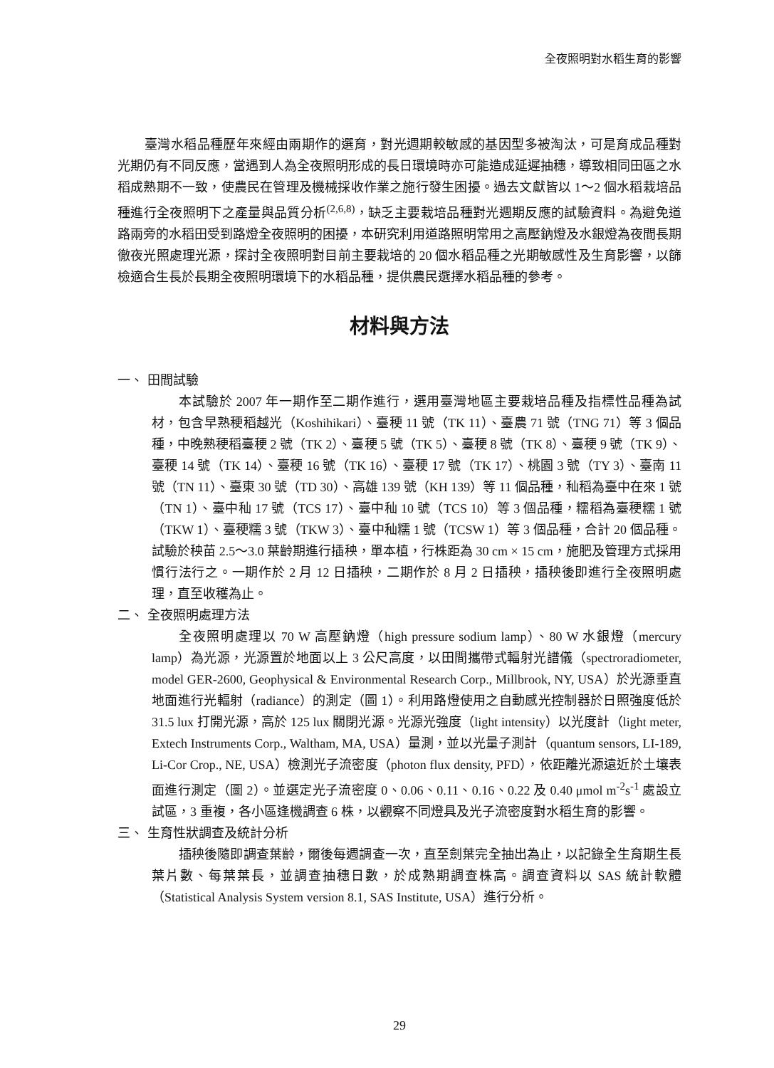全夜照明對水稻生育的影響
臺灣水稻品種歷年來經由兩期作的選育，對光週期較敏感的基因型多被淘汰，可是育成品種對光期仍有不同反應，當遇到人為全夜照明形成的長日環境時亦可能造成延遲抽穗，導致相同田區之水稻成熟期不一致，使農民在管理及機械採收作業之施行發生困擾。過去文獻皆以 1～2 個水稻栽培品種進行全夜照明下之產量與品質分析<sup>(2,6,8)</sup>，缺乏主要栽培品種對光週期反應的試驗資料。為避免道路兩旁的水稻田受到路燈全夜照明的困擾，本研究利用道路照明常用之高壓鈉燈及水銀燈為夜間長期徹夜光照處理光源，探討全夜照明對目前主要栽培的 20 個水稻品種之光期敏感性及生育影響，以篩檢適合生長於長期全夜照明環境下的水稻品種，提供農民選擇水稻品種的參考。
材料與方法
一、 田間試驗
本試驗於 2007 年一期作至二期作進行，選用臺灣地區主要栽培品種及指標性品種為試材，包含早熟稉稻越光（Koshihikari）、臺稉 11 號（TK 11）、臺農 71 號（TNG 71）等 3 個品種，中晚熟稉稻臺稉 2 號（TK 2）、臺稉 5 號（TK 5）、臺稉 8 號（TK 8）、臺稉 9 號（TK 9）、臺稉 14 號（TK 14）、臺稉 16 號（TK 16）、臺稉 17 號（TK 17）、桃園 3 號（TY 3）、臺南 11 號（TN 11）、臺東 30 號（TD 30）、高雄 139 號（KH 139）等 11 個品種，秈稻為臺中在來 1 號（TN 1）、臺中秈 17 號（TCS 17）、臺中秈 10 號（TCS 10）等 3 個品種，糯稻為臺稉糯 1 號（TKW 1）、臺稉糯 3 號（TKW 3）、臺中秈糯 1 號（TCSW 1）等 3 個品種，合計 20 個品種。試驗於秧苗 2.5～3.0 葉齡期進行插秧，單本植，行株距為 30 cm × 15 cm，施肥及管理方式採用慣行法行之。一期作於 2 月 12 日插秧，二期作於 8 月 2 日插秧，插秧後即進行全夜照明處理，直至收穫為止。
二、 全夜照明處理方法
全夜照明處理以 70 W 高壓鈉燈（high pressure sodium lamp）、80 W 水銀燈（mercury lamp）為光源，光源置於地面以上 3 公尺高度，以田間攜帶式輻射光譜儀（spectroradiometer, model GER-2600, Geophysical & Environmental Research Corp., Millbrook, NY, USA）於光源垂直地面進行光輻射（radiance）的測定（圖 1）。利用路燈使用之自動感光控制器於日照強度低於 31.5 lux 打開光源，高於 125 lux 關閉光源。光源光強度（light intensity）以光度計（light meter, Extech Instruments Corp., Waltham, MA, USA）量測，並以光量子測計（quantum sensors, LI-189, Li-Cor Crop., NE, USA）檢測光子流密度（photon flux density, PFD），依距離光源遠近於土壤表面進行測定（圖 2）。並選定光子流密度 0、0.06、0.11、0.16、0.22 及 0.40 μmol m<sup>-2</sup>s<sup>-1</sup> 處設立試區，3 重複，各小區逢機調查 6 株，以觀察不同燈具及光子流密度對水稻生育的影響。
三、 生育性狀調查及統計分析
插秧後隨即調查葉齡，爾後每週調查一次，直至劍葉完全抽出為止，以記錄全生育期生長葉片數、每葉葉長，並調查抽穗日數，於成熟期調查株高。調查資料以 SAS 統計軟體（Statistical Analysis System version 8.1, SAS Institute, USA）進行分析。
29